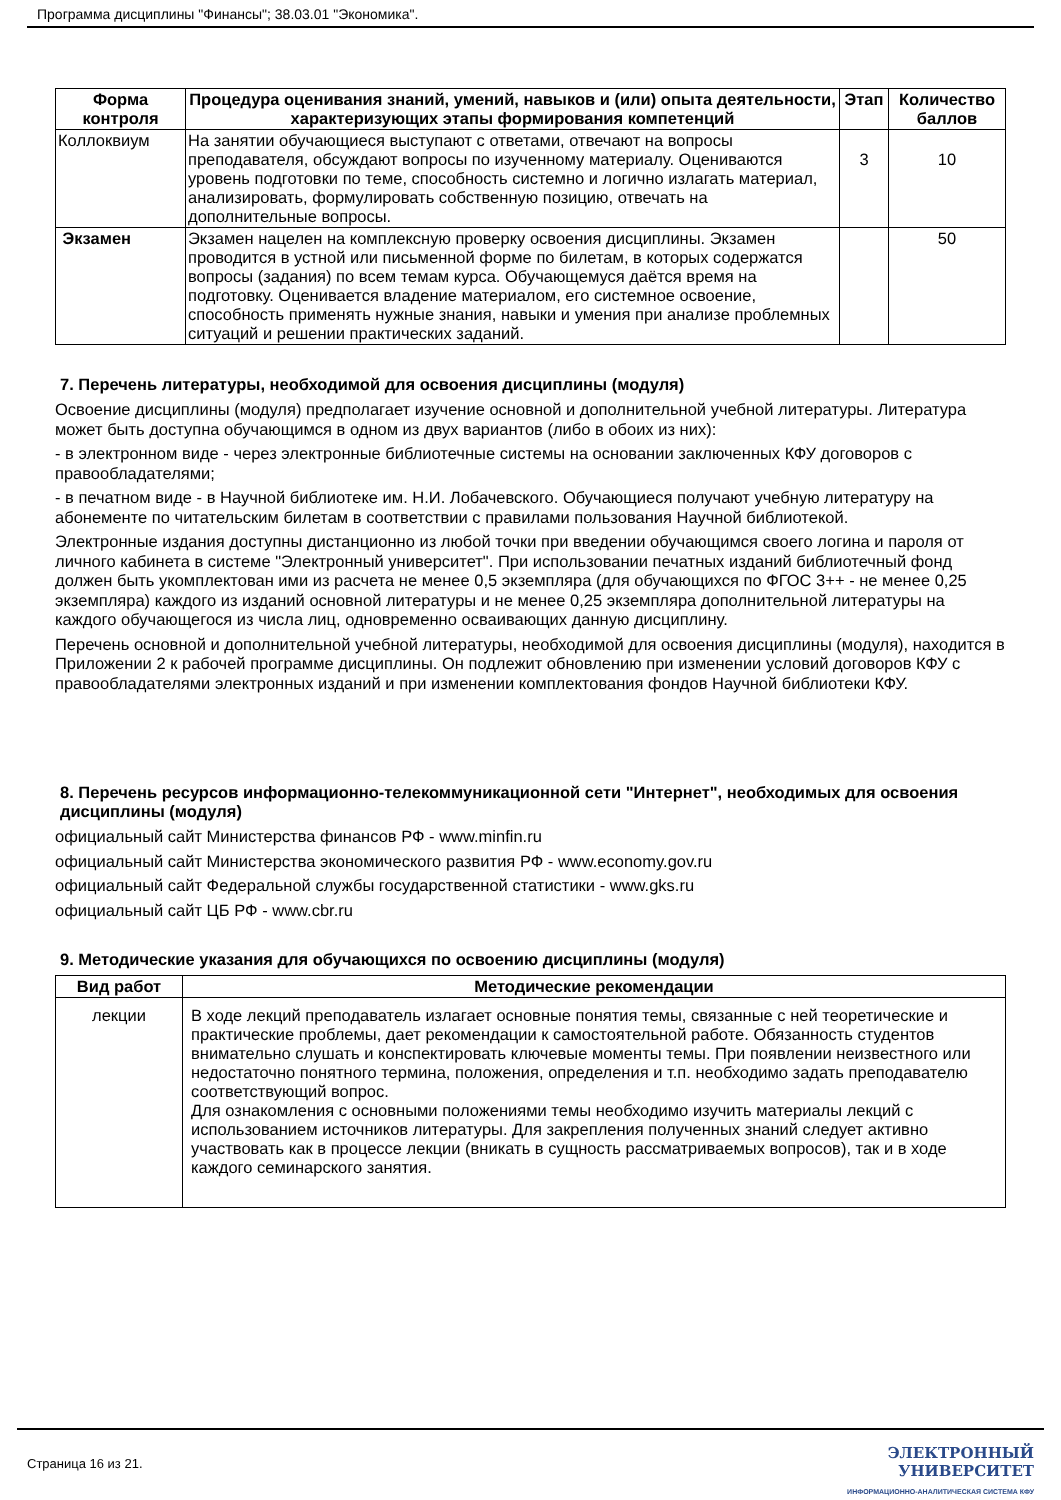Программа дисциплины "Финансы"; 38.03.01 "Экономика".
| Форма контроля | Процедура оценивания знаний, умений, навыков и (или) опыта деятельности, характеризующих этапы формирования компетенций | Этап | Количество баллов |
| --- | --- | --- | --- |
| Коллоквиум | На занятии обучающиеся выступают с ответами, отвечают на вопросы преподавателя, обсуждают вопросы по изученному материалу. Оцениваются уровень подготовки по теме, способность системно и логично излагать материал, анализировать, формулировать собственную позицию, отвечать на дополнительные вопросы. | 3 | 10 |
| Экзамен | Экзамен нацелен на комплексную проверку освоения дисциплины. Экзамен проводится в устной или письменной форме по билетам, в которых содержатся вопросы (задания) по всем темам курса. Обучающемуся даётся время на подготовку. Оценивается владение материалом, его системное освоение, способность применять нужные знания, навыки и умения при анализе проблемных ситуаций и решении практических заданий. | | 50 |
7. Перечень литературы, необходимой для освоения дисциплины (модуля)
Освоение дисциплины (модуля) предполагает изучение основной и дополнительной учебной литературы. Литература может быть доступна обучающимся в одном из двух вариантов (либо в обоих из них):
- в электронном виде - через электронные библиотечные системы на основании заключенных КФУ договоров с правообладателями;
- в печатном виде - в Научной библиотеке им. Н.И. Лобачевского. Обучающиеся получают учебную литературу на абонементе по читательским билетам в соответствии с правилами пользования Научной библиотекой.
Электронные издания доступны дистанционно из любой точки при введении обучающимся своего логина и пароля от личного кабинета в системе "Электронный университет". При использовании печатных изданий библиотечный фонд должен быть укомплектован ими из расчета не менее 0,5 экземпляра (для обучающихся по ФГОС 3++ - не менее 0,25 экземпляра) каждого из изданий основной литературы и не менее 0,25 экземпляра дополнительной литературы на каждого обучающегося из числа лиц, одновременно осваивающих данную дисциплину.
Перечень основной и дополнительной учебной литературы, необходимой для освоения дисциплины (модуля), находится в Приложении 2 к рабочей программе дисциплины. Он подлежит обновлению при изменении условий договоров КФУ с правообладателями электронных изданий и при изменении комплектования фондов Научной библиотеки КФУ.
8. Перечень ресурсов информационно-телекоммуникационной сети "Интернет", необходимых для освоения дисциплины (модуля)
официальный сайт Министерства финансов РФ - www.minfin.ru
официальный сайт Министерства экономического развития РФ - www.economy.gov.ru
официальный сайт Федеральной службы государственной статистики - www.gks.ru
официальный сайт ЦБ РФ - www.cbr.ru
9. Методические указания для обучающихся по освоению дисциплины (модуля)
| Вид работ | Методические рекомендации |
| --- | --- |
| лекции | В ходе лекций преподаватель излагает основные понятия темы, связанные с ней теоретические и практические проблемы, дает рекомендации к самостоятельной работе. Обязанность студентов внимательно слушать и конспектировать ключевые моменты темы. При появлении неизвестного или недостаточно понятного термина, положения, определения и т.п. необходимо задать преподавателю соответствующий вопрос. Для ознакомления с основными положениями темы необходимо изучить материалы лекций с использованием источников литературы. Для закрепления полученных знаний следует активно участвовать как в процессе лекции (вникать в сущность рассматриваемых вопросов), так и в ходе каждого семинарского занятия. |
Страница 16 из 21.
ЭЛЕКТРОННЫЙ
УНИВЕРСИТЕТ
ИНФОРМАЦИОННО-АНАЛИТИЧЕСКАЯ СИСТЕМА КФУ